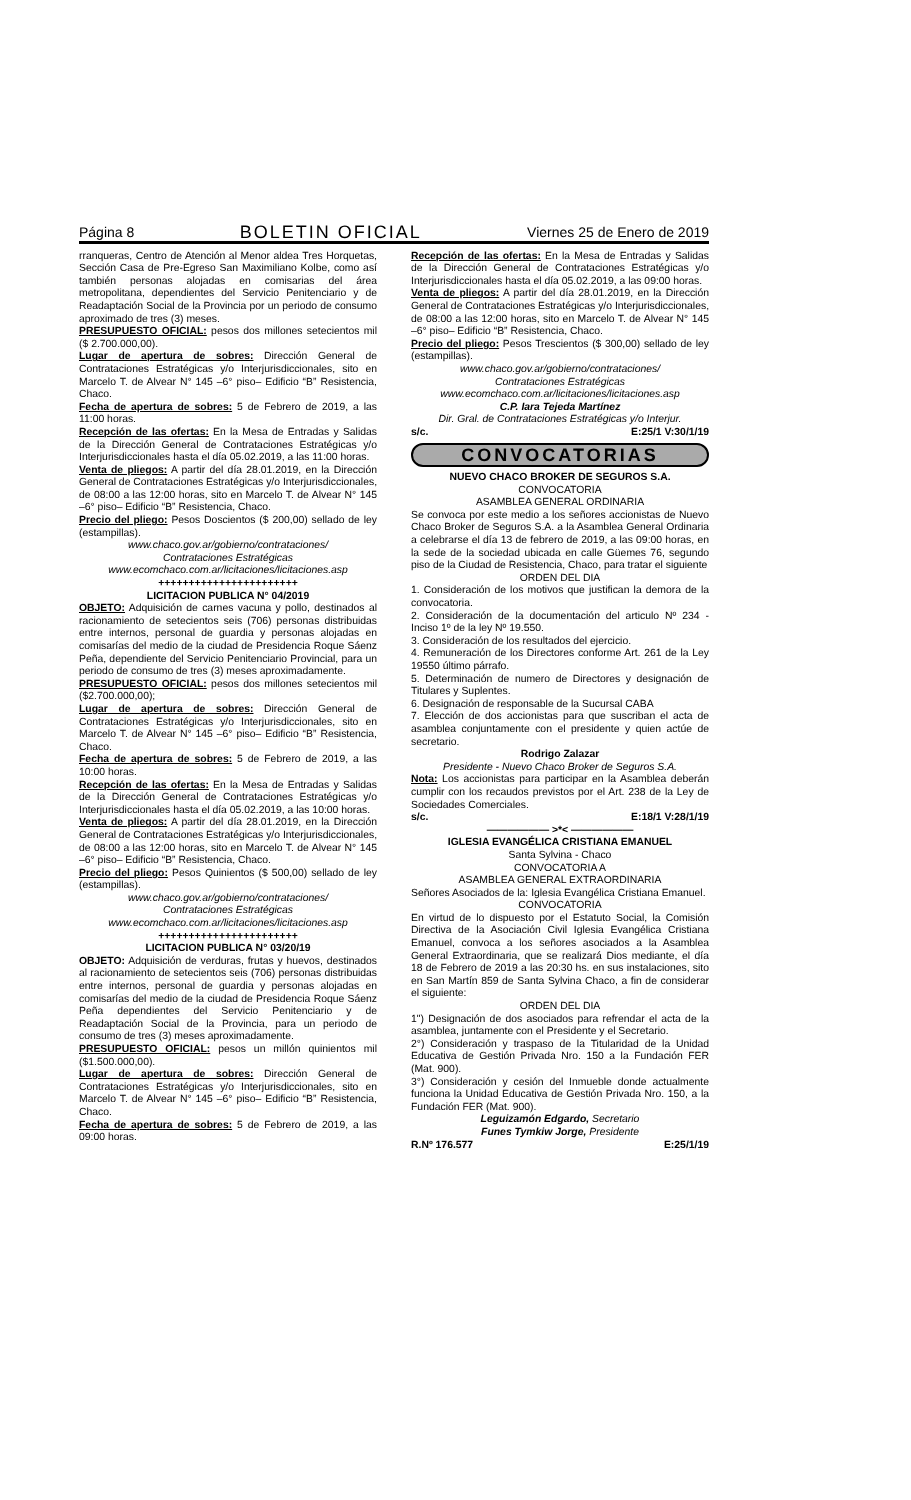Página 8 BOLETIN OFICIAL Viernes 25 de Enero de 2019
rranqueras, Centro de Atención al Menor aldea Tres Horquetas, Sección Casa de Pre-Egreso San Maximiliano Kolbe, como así también personas alojadas en comisarias del área metropolitana, dependientes del Servicio Penitenciario y de Readaptación Social de la Provincia por un periodo de consumo aproximado de tres (3) meses.
PRESUPUESTO OFICIAL: pesos dos millones setecientos mil ($ 2.700.000,00).
Lugar de apertura de sobres: Dirección General de Contrataciones Estratégicas y/o Interjurisdiccionales, sito en Marcelo T. de Alvear N° 145 –6° piso– Edificio “B” Resistencia, Chaco.
Fecha de apertura de sobres: 5 de Febrero de 2019, a las 11:00 horas.
Recepción de las ofertas: En la Mesa de Entradas y Salidas de la Dirección General de Contrataciones Estratégicas y/o Interjurisdiccionales hasta el día 05.02.2019, a las 11:00 horas.
Venta de pliegos: A partir del día 28.01.2019, en la Dirección General de Contrataciones Estratégicas y/o Interjurisdiccionales, de 08:00 a las 12:00 horas, sito en Marcelo T. de Alvear N° 145 –6° piso– Edificio “B” Resistencia, Chaco.
Precio del pliego: Pesos Doscientos ($ 200,00) sellado de ley (estampillas).
www.chaco.gov.ar/gobierno/contrataciones/
Contrataciones Estratégicas
www.ecomchaco.com.ar/licitaciones/licitaciones.asp
+++++++++++++++++++++++
LICITACION PUBLICA N° 04/2019
OBJETO: Adquisición de carnes vacuna y pollo, destinados al racionamiento de setecientos seis (706) personas distribuidas entre internos, personal de guardia y personas alojadas en comisarías del medio de la ciudad de Presidencia Roque Sáenz Peña, dependiente del Servicio Penitenciario Provincial, para un periodo de consumo de tres (3) meses aproximadamente.
PRESUPUESTO OFICIAL: pesos dos millones setecientos mil ($2.700.000,00);
Lugar de apertura de sobres: Dirección General de Contrataciones Estratégicas y/o Interjurisdiccionales, sito en Marcelo T. de Alvear N° 145 –6° piso– Edificio “B” Resistencia, Chaco.
Fecha de apertura de sobres: 5 de Febrero de 2019, a las 10:00 horas.
Recepción de las ofertas: En la Mesa de Entradas y Salidas de la Dirección General de Contrataciones Estratégicas y/o Interjurisdiccionales hasta el día 05.02.2019, a las 10:00 horas.
Venta de pliegos: A partir del día 28.01.2019, en la Dirección General de Contrataciones Estratégicas y/o Interjurisdiccionales, de 08:00 a las 12:00 horas, sito en Marcelo T. de Alvear N° 145 –6° piso– Edificio “B” Resistencia, Chaco.
Precio del pliego: Pesos Quinientos ($ 500,00) sellado de ley (estampillas).
www.chaco.gov.ar/gobierno/contrataciones/
Contrataciones Estratégicas
www.ecomchaco.com.ar/licitaciones/licitaciones.asp
+++++++++++++++++++++++
LICITACION PUBLICA N° 03/20/19
OBJETO: Adquisición de verduras, frutas y huevos, destinados al racionamiento de setecientos seis (706) personas distribuidas entre internos, personal de guardia y personas alojadas en comisarías del medio de la ciudad de Presidencia Roque Sáenz Peña dependientes del Servicio Penitenciario y de Readaptación Social de la Provincia, para un periodo de consumo de tres (3) meses aproximadamente.
PRESUPUESTO OFICIAL: pesos un millón quinientos mil ($1.500.000,00).
Lugar de apertura de sobres: Dirección General de Contrataciones Estratégicas y/o Interjurisdiccionales, sito en Marcelo T. de Alvear N° 145 –6° piso– Edificio “B” Resistencia, Chaco.
Fecha de apertura de sobres: 5 de Febrero de 2019, a las 09:00 horas.
Recepción de las ofertas: En la Mesa de Entradas y Salidas de la Dirección General de Contrataciones Estratégicas y/o Interjurisdiccionales hasta el día 05.02.2019, a las 09:00 horas.
Venta de pliegos: A partir del día 28.01.2019, en la Dirección General de Contrataciones Estratégicas y/o Interjurisdiccionales, de 08:00 a las 12:00 horas, sito en Marcelo T. de Alvear N° 145 –6° piso– Edificio “B” Resistencia, Chaco.
Precio del pliego: Pesos Trescientos ($ 300,00) sellado de ley (estampillas).
www.chaco.gov.ar/gobierno/contrataciones/
Contrataciones Estratégicas
www.ecomchaco.com.ar/licitaciones/licitaciones.asp
C.P. Iara Tejeda Martínez
Dir. Gral. de Contrataciones Estratégicas y/o Interjur.
s/c. E:25/1 V:30/1/19
CONVOCATORIAS
NUEVO CHACO BROKER DE SEGUROS S.A.
CONVOCATORIA
ASAMBLEA GENERAL ORDINARIA
Se convoca por este medio a los señores accionistas de Nuevo Chaco Broker de Seguros S.A. a la Asamblea General Ordinaria a celebrarse el día 13 de febrero de 2019, a las 09:00 horas, en la sede de la sociedad ubicada en calle Güemes 76, segundo piso de la Ciudad de Resistencia, Chaco, para tratar el siguiente
ORDEN DEL DIA
1. Consideración de los motivos que justifican la demora de la convocatoria.
2. Consideración de la documentación del articulo Nº 234 - Inciso 1º de la ley Nº 19.550.
3. Consideración de los resultados del ejercicio.
4. Remuneración de los Directores conforme Art. 261 de la Ley 19550 último párrafo.
5. Determinación de numero de Directores y designación de Titulares y Suplentes.
6. Designación de responsable de la Sucursal CABA
7. Elección de dos accionistas para que suscriban el acta de asamblea conjuntamente con el presidente y quien actúe de secretario.
Rodrigo Zalazar
Presidente - Nuevo Chaco Broker de Seguros S.A.
Nota: Los accionistas para participar en la Asamblea deberán cumplir con los recaudos previstos por el Art. 238 de la Ley de Sociedades Comerciales.
s/c. E:18/1 V:28/1/19
—————— >*< ——————
IGLESIA EVANGÉLICA CRISTIANA EMANUEL
Santa Sylvina - Chaco
CONVOCATORIA A
ASAMBLEA GENERAL EXTRAORDINARIA
Señores Asociados de la: Iglesia Evangélica Cristiana Emanuel.
CONVOCATORIA
En virtud de lo dispuesto por el Estatuto Social, la Comisión Directiva de la Asociación Civil Iglesia Evangélica Cristiana Emanuel, convoca a los señores asociados a la Asamblea General Extraordinaria, que se realizará Dios mediante, el día 18 de Febrero de 2019 a las 20:30 hs. en sus instalaciones, sito en San Martín 859 de Santa Sylvina Chaco, a fin de considerar el siguiente:
ORDEN DEL DIA
1") Designación de dos asociados para refrendar el acta de la asamblea, juntamente con el Presidente y el Secretario.
2°) Consideración y traspaso de la Titularidad de la Unidad Educativa de Gestión Privada Nro. 150 a la Fundación FER (Mat. 900).
3°) Consideración y cesión del Inmueble donde actualmente funciona la Unidad Educativa de Gestión Privada Nro. 150, a la Fundación FER (Mat. 900).
Leguizamón Edgardo, Secretario
Funes Tymkiw Jorge, Presidente
R.Nº 176.577 E:25/1/19